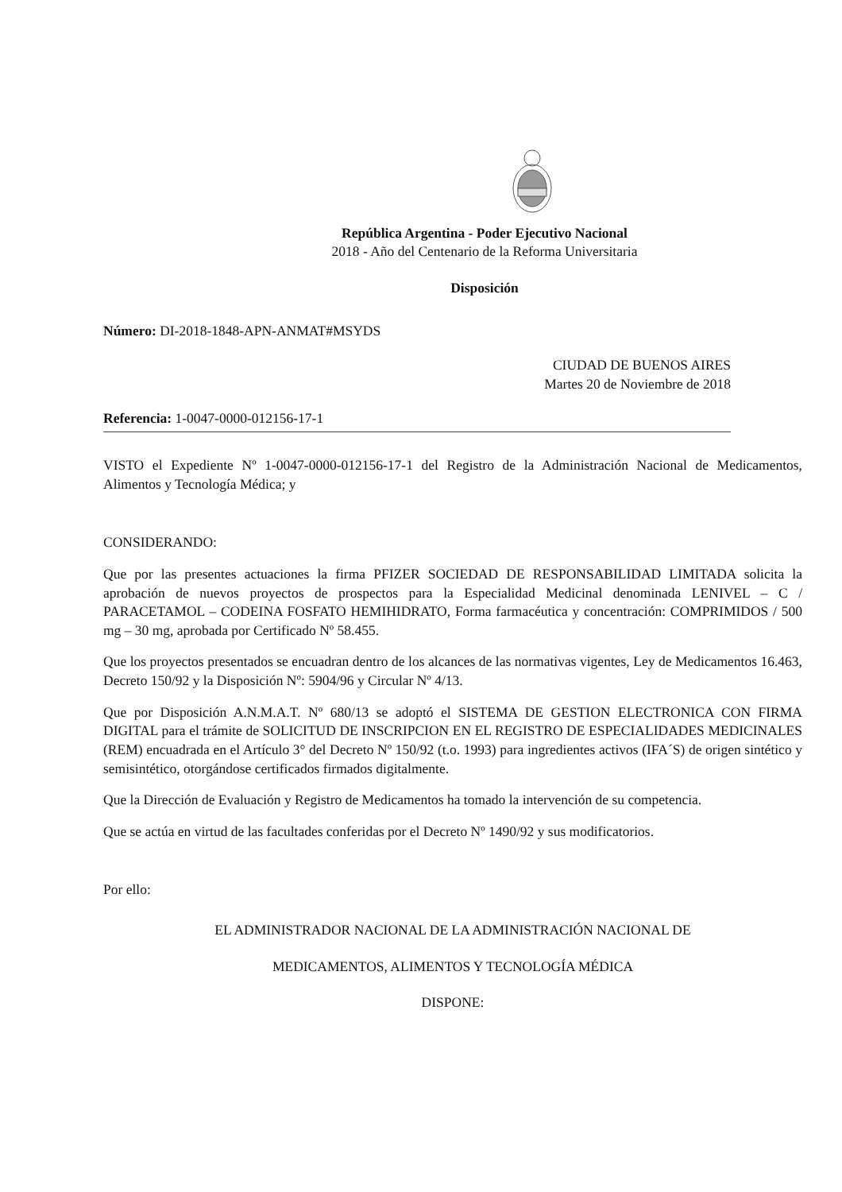República Argentina - Poder Ejecutivo Nacional
2018 - Año del Centenario de la Reforma Universitaria
Disposición
Número: DI-2018-1848-APN-ANMAT#MSYDS
CIUDAD DE BUENOS AIRES
Martes 20 de Noviembre de 2018
Referencia: 1-0047-0000-012156-17-1
VISTO el Expediente Nº 1-0047-0000-012156-17-1 del Registro de la Administración Nacional de Medicamentos, Alimentos y Tecnología Médica; y
CONSIDERANDO:
Que por las presentes actuaciones la firma PFIZER SOCIEDAD DE RESPONSABILIDAD LIMITADA solicita la aprobación de nuevos proyectos de prospectos para la Especialidad Medicinal denominada LENIVEL – C / PARACETAMOL – CODEINA FOSFATO HEMIHIDRATO, Forma farmacéutica y concentración: COMPRIMIDOS / 500 mg – 30 mg, aprobada por Certificado Nº 58.455.
Que los proyectos presentados se encuadran dentro de los alcances de las normativas vigentes, Ley de Medicamentos 16.463, Decreto 150/92 y la Disposición Nº: 5904/96 y Circular Nº 4/13.
Que por Disposición A.N.M.A.T. Nº 680/13 se adoptó el SISTEMA DE GESTION ELECTRONICA CON FIRMA DIGITAL para el trámite de SOLICITUD DE INSCRIPCION EN EL REGISTRO DE ESPECIALIDADES MEDICINALES (REM) encuadrada en el Artículo 3° del Decreto Nº 150/92 (t.o. 1993) para ingredientes activos (IFA´S) de origen sintético y semisintético, otorgándose certificados firmados digitalmente.
Que la Dirección de Evaluación y Registro de Medicamentos ha tomado la intervención de su competencia.
Que se actúa en virtud de las facultades conferidas por el Decreto Nº 1490/92 y sus modificatorios.
Por ello:
EL ADMINISTRADOR NACIONAL DE LA ADMINISTRACIÓN NACIONAL DE
MEDICAMENTOS, ALIMENTOS Y TECNOLOGÍA MÉDICA
DISPONE: